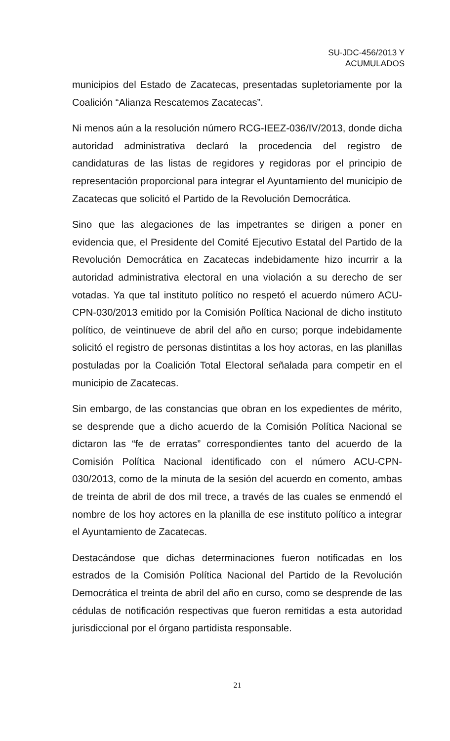SU-JDC-456/2013 Y
ACUMULADOS
municipios del Estado de Zacatecas, presentadas supletoriamente por la Coalición “Alianza Rescatemos Zacatecas”.
Ni menos aún a la resolución número RCG-IEEZ-036/IV/2013, donde dicha autoridad administrativa declaró la procedencia del registro de candidaturas de las listas de regidores y regidoras por el principio de representación proporcional para integrar el Ayuntamiento del municipio de Zacatecas que solicitó el Partido de la Revolución Democrática.
Sino que las alegaciones de las impetrantes se dirigen a poner en evidencia que, el Presidente del Comité Ejecutivo Estatal del Partido de la Revolución Democrática en Zacatecas indebidamente hizo incurrir a la autoridad administrativa electoral en una violación a su derecho de ser votadas. Ya que tal instituto político no respetó el acuerdo número ACU-CPN-030/2013 emitido por la Comisión Política Nacional de dicho instituto político, de veintinueve de abril del año en curso; porque indebidamente solicitó el registro de personas distintitas a los hoy actoras, en las planillas postuladas por la Coalición Total Electoral señalada para competir en el municipio de Zacatecas.
Sin embargo, de las constancias que obran en los expedientes de mérito, se desprende que a dicho acuerdo de la Comisión Política Nacional se dictaron las “fe de erratas” correspondientes tanto del acuerdo de la Comisión Política Nacional identificado con el número ACU-CPN-030/2013, como de la minuta de la sesión del acuerdo en comento, ambas de treinta de abril de dos mil trece, a través de las cuales se enmendó el nombre de los hoy actores en la planilla de ese instituto político a integrar el Ayuntamiento de Zacatecas.
Destacándose que dichas determinaciones fueron notificadas en los estrados de la Comisión Política Nacional del Partido de la Revolución Democrática el treinta de abril del año en curso, como se desprende de las cédulas de notificación respectivas que fueron remitidas a esta autoridad jurisdiccional por el órgano partidista responsable.
21